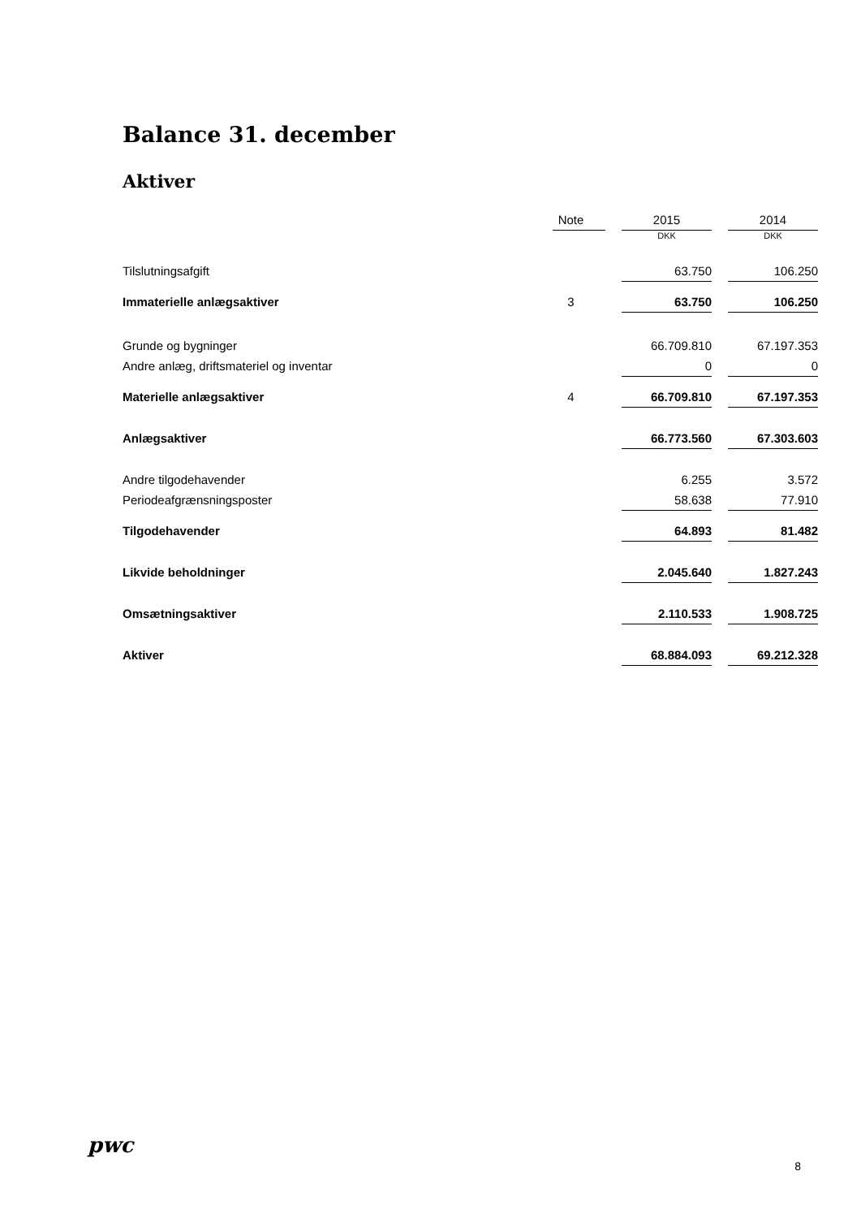Balance 31. december
Aktiver
| | Note | | 2015 | | 2014 |
| --- | --- | --- | --- | --- | --- |
| | | | DKK | | DKK |
| Tilslutningsafgift | | | 63.750 | | 106.250 |
| Immaterielle anlægsaktiver | 3 | | 63.750 | | 106.250 |
| Grunde og bygninger | | | 66.709.810 | | 67.197.353 |
| Andre anlæg, driftsmateriel og inventar | | | 0 | | 0 |
| Materielle anlægsaktiver | 4 | | 66.709.810 | | 67.197.353 |
| Anlægsaktiver | | | 66.773.560 | | 67.303.603 |
| Andre tilgodehavender | | | 6.255 | | 3.572 |
| Periodeafgrænsningsposter | | | 58.638 | | 77.910 |
| Tilgodehavender | | | 64.893 | | 81.482 |
| Likvide beholdninger | | | 2.045.640 | | 1.827.243 |
| Omsætningsaktiver | | | 2.110.533 | | 1.908.725 |
| Aktiver | | | 68.884.093 | | 69.212.328 |
pwc
8